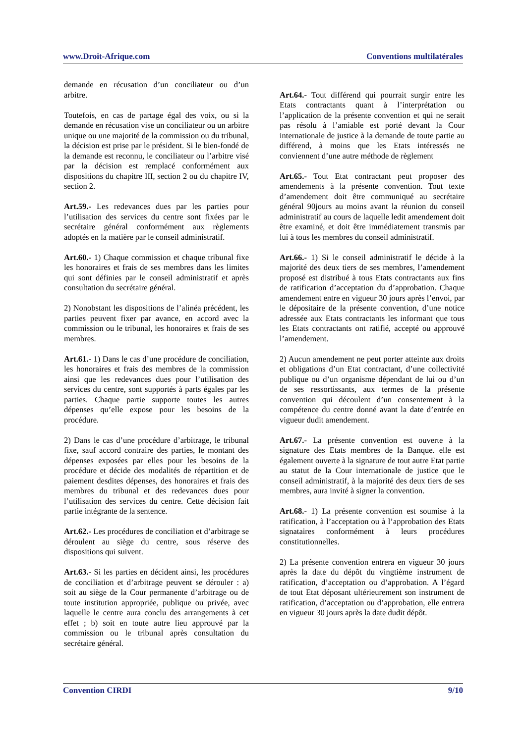www.Droit-Afrique.com Conventions multilatérales
demande en récusation d’un conciliateur ou d’un arbitre.
Toutefois, en cas de partage égal des voix, ou si la demande en récusation vise un conciliateur ou un arbitre unique ou une majorité de la commission ou du tribunal, la décision est prise par le président. Si le bien-fondé de la demande est reconnu, le conciliateur ou l’arbitre visé par la décision est remplacé conformément aux dispositions du chapitre III, section 2 ou du chapitre IV, section 2.
Art.59.- Les redevances dues par les parties pour l’utilisation des services du centre sont fixées par le secrétaire général conformément aux règlements adoptés en la matière par le conseil administratif.
Art.60.- 1) Chaque commission et chaque tribunal fixe les honoraires et frais de ses membres dans les limites qui sont définies par le conseil administratif et après consultation du secrétaire général.
2) Nonobstant les dispositions de l’alinéa précédent, les parties peuvent fixer par avance, en accord avec la commission ou le tribunal, les honoraires et frais de ses membres.
Art.61.- 1) Dans le cas d’une procédure de conciliation, les honoraires et frais des membres de la commission ainsi que les redevances dues pour l’utilisation des services du centre, sont supportés à parts égales par les parties. Chaque partie supporte toutes les autres dépenses qu’elle expose pour les besoins de la procédure.
2) Dans le cas d’une procédure d’arbitrage, le tribunal fixe, sauf accord contraire des parties, le montant des dépenses exposées par elles pour les besoins de la procédure et décide des modalités de répartition et de paiement desdites dépenses, des honoraires et frais des membres du tribunal et des redevances dues pour l’utilisation des services du centre. Cette décision fait partie intégrante de la sentence.
Art.62.- Les procédures de conciliation et d’arbitrage se déroulent au siège du centre, sous réserve des dispositions qui suivent.
Art.63.- Si les parties en décident ainsi, les procédures de conciliation et d’arbitrage peuvent se dérouler : a) soit au siège de la Cour permanente d’arbitrage ou de toute institution appropriée, publique ou privée, avec laquelle le centre aura conclu des arrangements à cet effet ; b) soit en toute autre lieu approuvé par la commission ou le tribunal après consultation du secrétaire général.
Art.64.- Tout différend qui pourrait surgir entre les Etats contractants quant à l’interprétation ou l’application de la présente convention et qui ne serait pas résolu à l’amiable est porté devant la Cour internationale de justice à la demande de toute partie au différend, à moins que les Etats intéressés ne conviennent d’une autre méthode de règlement
Art.65.- Tout Etat contractant peut proposer des amendements à la présente convention. Tout texte d’amendement doit être communiqué au secrétaire général 90jours au moins avant la réunion du conseil administratif au cours de laquelle ledit amendement doit être examiné, et doit être immédiatement transmis par lui à tous les membres du conseil administratif.
Art.66.- 1) Si le conseil administratif le décide à la majorité des deux tiers de ses membres, l’amendement proposé est distribué à tous Etats contractants aux fins de ratification d’acceptation du d’approbation. Chaque amendement entre en vigueur 30 jours après l’envoi, par le dépositaire de la présente convention, d’une notice adressée aux Etats contractants les informant que tous les Etats contractants ont ratifié, accepté ou approuvé l’amendement.
2) Aucun amendement ne peut porter atteinte aux droits et obligations d’un Etat contractant, d’une collectivité publique ou d’un organisme dépendant de lui ou d’un de ses ressortissants, aux termes de la présente convention qui découlent d’un consentement à la compétence du centre donné avant la date d’entrée en vigueur dudit amendement.
Art.67.- La présente convention est ouverte à la signature des Etats membres de la Banque. elle est également ouverte à la signature de tout autre Etat partie au statut de la Cour internationale de justice que le conseil administratif, à la majorité des deux tiers de ses membres, aura invité à signer la convention.
Art.68.- 1) La présente convention est soumise à la ratification, à l’acceptation ou à l’approbation des Etats signataires conformément à leurs procédures constitutionnelles.
2) La présente convention entrera en vigueur 30 jours après la date du dépôt du vingtième instrument de ratification, d’acceptation ou d’approbation. A l’égard de tout Etat déposant ultérieurement son instrument de ratification, d’acceptation ou d’approbation, elle entrera en vigueur 30 jours après la date dudit dépôt.
Convention CIRDI 9/10